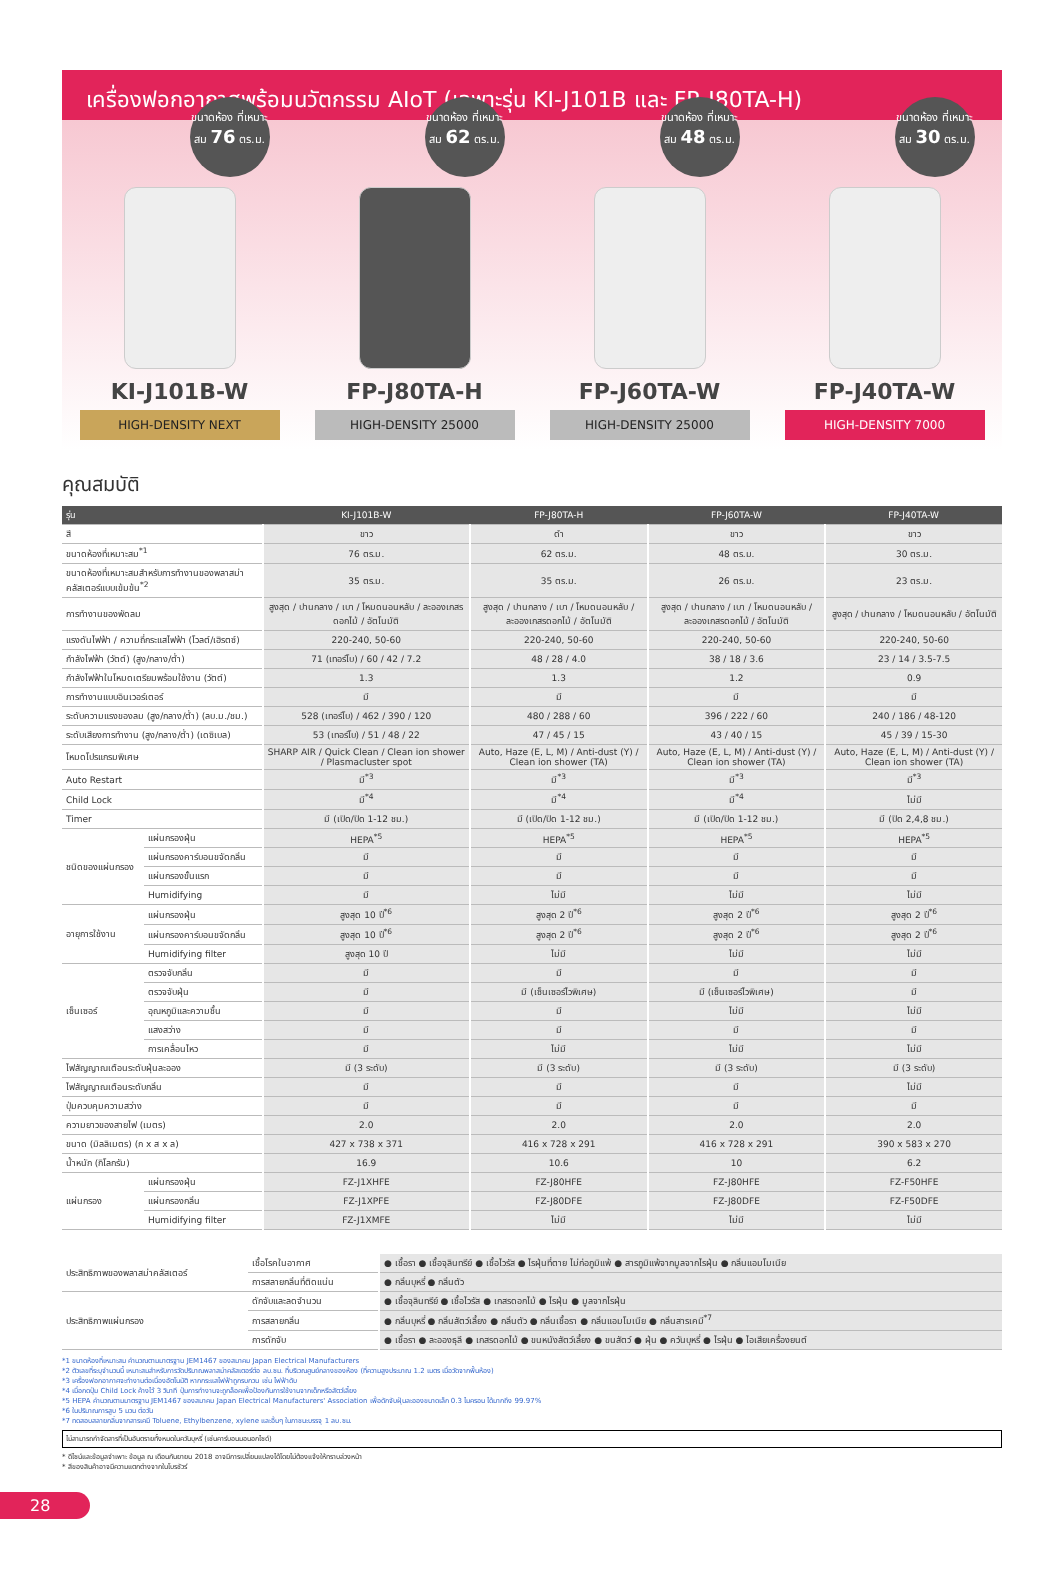เครื่องฟอกอากาศพร้อมนวัตกรรม AIoT (เฉพาะรุ่น KI-J101B และ FP-J80TA-H)
ขนาดห้อง ที่เหมาะสม 76 ตร.ม.
KI-J101B-W
HIGH-DENSITY NEXT
ขนาดห้อง ที่เหมาะสม 62 ตร.ม.
FP-J80TA-H
HIGH-DENSITY 25000
ขนาดห้อง ที่เหมาะสม 48 ตร.ม.
FP-J60TA-W
HIGH-DENSITY 25000
ขนาดห้อง ที่เหมาะสม 30 ตร.ม.
FP-J40TA-W
HIGH-DENSITY 7000
คุณสมบัติ
| รุ่น | | KI-J101B-W | FP-J80TA-H | FP-J60TA-W | FP-J40TA-W |
| --- | --- | --- | --- | --- | --- |
| สี | | ขาว | ดำ | ขาว | ขาว |
| ขนาดห้องที่เหมาะสม<sup>*1</sup> | | 76 ตร.ม. | 62 ตร.ม. | 48 ตร.ม. | 30 ตร.ม. |
| ขนาดห้องที่เหมาะสมสำหรับการทำงานของพลาสม่าคลัสเตอร์แบบเข้มข้น<sup>*2</sup> | | 35 ตร.ม. | 35 ตร.ม. | 26 ตร.ม. | 23 ตร.ม. |
| การทำงานของพัดลม | | สูงสุด / ปานกลาง / เบา / โหมดนอนหลับ / ละอองเกสรดอกไม้ / อัตโนมัติ | สูงสุด / ปานกลาง / เบา / โหมดนอนหลับ / ละอองเกสรดอกไม้ / อัตโนมัติ | สูงสุด / ปานกลาง / เบา / โหมดนอนหลับ / ละอองเกสรดอกไม้ / อัตโนมัติ | สูงสุด / ปานกลาง / โหมดนอนหลับ / อัตโนมัติ |
| แรงดันไฟฟ้า / ความถี่กระแสไฟฟ้า (โวลต์/เฮิรตซ์) | | 220-240, 50-60 | 220-240, 50-60 | 220-240, 50-60 | 220-240, 50-60 |
| กำลังไฟฟ้า (วัตต์) (สูง/กลาง/ต่ำ) | | 71 (เทอร์โบ) / 60 / 42 / 7.2 | 48 / 28 / 4.0 | 38 / 18 / 3.6 | 23 / 14 / 3.5-7.5 |
| กำลังไฟฟ้าในโหมดเตรียมพร้อมใช้งาน (วัตต์) | | 1.3 | 1.3 | 1.2 | 0.9 |
| การทำงานแบบอินเวอร์เตอร์ | | มี | มี | มี | มี |
| ระดับความแรงของลม (สูง/กลาง/ต่ำ) (ลบ.ม./ชม.) | | 528 (เทอร์โบ) / 462 / 390 / 120 | 480 / 288 / 60 | 396 / 222 / 60 | 240 / 186 / 48-120 |
| ระดับเสียงการทำงาน (สูง/กลาง/ต่ำ) (เดซิเบล) | | 53 (เทอร์โบ) / 51 / 48 / 22 | 47 / 45 / 15 | 43 / 40 / 15 | 45 / 39 / 15-30 |
| โหมดโปรแกรมพิเศษ | | SHARP AIR / Quick Clean / Clean ion shower / Plasmacluster spot | Auto, Haze (E, L, M) / Anti-dust (Y) / Clean ion shower (TA) | Auto, Haze (E, L, M) / Anti-dust (Y) / Clean ion shower (TA) | Auto, Haze (E, L, M) / Anti-dust (Y) / Clean ion shower (TA) |
| Auto Restart | | มี<sup>*3</sup> | มี<sup>*3</sup> | มี<sup>*3</sup> | มี<sup>*3</sup> |
| Child Lock | | มี<sup>*4</sup> | มี<sup>*4</sup> | มี<sup>*4</sup> | ไม่มี |
| Timer | | มี (เปิด/ปิด 1-12 ชม.) | มี (เปิด/ปิด 1-12 ชม.) | มี (เปิด/ปิด 1-12 ชม.) | มี (ปิด 2,4,8 ชม.) |
| ชนิดของแผ่นกรอง | แผ่นกรองฝุ่น | HEPA<sup>*5</sup> | HEPA<sup>*5</sup> | HEPA<sup>*5</sup> | HEPA<sup>*5</sup> |
| | แผ่นกรองคาร์บอนขจัดกลิ่น | มี | มี | มี | มี |
| | แผ่นกรองขั้นแรก | มี | มี | มี | มี |
| | Humidifying | มี | ไม่มี | ไม่มี | ไม่มี |
| อายุการใช้งาน | แผ่นกรองฝุ่น | สูงสุด 10 ปี<sup>*6</sup> | สูงสุด 2 ปี<sup>*6</sup> | สูงสุด 2 ปี<sup>*6</sup> | สูงสุด 2 ปี<sup>*6</sup> |
| | แผ่นกรองคาร์บอนขจัดกลิ่น | สูงสุด 10 ปี<sup>*6</sup> | สูงสุด 2 ปี<sup>*6</sup> | สูงสุด 2 ปี<sup>*6</sup> | สูงสุด 2 ปี<sup>*6</sup> |
| | Humidifying filter | สูงสุด 10 ปี | ไม่มี | ไม่มี | ไม่มี |
| เซ็นเซอร์ | ตรวจจับกลิ่น | มี | มี | มี | มี |
| | ตรวจจับฝุ่น | มี | มี (เซ็นเซอร์ไวพิเศษ) | มี (เซ็นเซอร์ไวพิเศษ) | มี |
| | อุณหภูมิและความชื้น | มี | มี | ไม่มี | ไม่มี |
| | แสงสว่าง | มี | มี | มี | มี |
| | การเคลื่อนไหว | มี | ไม่มี | ไม่มี | ไม่มี |
| ไฟสัญญาณเตือนระดับฝุ่นละออง | | มี (3 ระดับ) | มี (3 ระดับ) | มี (3 ระดับ) | มี (3 ระดับ) |
| ไฟสัญญาณเตือนระดับกลิ่น | | มี | มี | มี | ไม่มี |
| ปุ่มควบคุมความสว่าง | | มี | มี | มี | มี |
| ความยาวของสายไฟ (เมตร) | | 2.0 | 2.0 | 2.0 | 2.0 |
| ขนาด (มิลลิเมตร) (ก x ส x ล) | | 427 x 738 x 371 | 416 x 728 x 291 | 416 x 728 x 291 | 390 x 583 x 270 |
| น้ำหนัก (กิโลกรัม) | | 16.9 | 10.6 | 10 | 6.2 |
| แผ่นกรอง | แผ่นกรองฝุ่น | FZ-J1XHFE | FZ-J80HFE | FZ-J80HFE | FZ-F50HFE |
| | แผ่นกรองกลิ่น | FZ-J1XPFE | FZ-J80DFE | FZ-J80DFE | FZ-F50DFE |
| | Humidifying filter | FZ-J1XMFE | ไม่มี | ไม่มี | ไม่มี |
| ประสิทธิภาพของพลาสม่าคลัสเตอร์ | เชื้อโรคในอากาศ | ● เชื้อรา ● เชื้อจุลินทรีย์ ● เชื้อไวรัส ● ไรฝุ่นที่ตาย ไม่ก่อภูมิแพ้ ● สารภูมิแพ้จากมูลจากไรฝุ่น ● กลิ่นแอมโมเนีย |
| | การสลายกลิ่นที่ติดแน่น | ● กลิ่นบุหรี่ ● กลิ่นตัว |
| ประสิทธิภาพแผ่นกรอง | ดักจับและลดจำนวน | ● เชื้อจุลินทรีย์ ● เชื้อไวรัส ● เกสรดอกไม้ ● ไรฝุ่น ● มูลจากไรฝุ่น |
| | การสลายกลิ่น | ● กลิ่นบุหรี่ ● กลิ่นสัตว์เลี้ยง ● กลิ่นตัว ● กลิ่นเชื้อรา ● กลิ่นแอมโมเนีย ● กลิ่นสารเคมี<sup>*7</sup> |
| | การดักจับ | ● เชื้อรา ● ละอองธุลี ● เกสรดอกไม้ ● ขนหนังสัตว์เลี้ยง ● ขนสัตว์ ● ฝุ่น ● ควันบุหรี่ ● ไรฝุ่น ● ไอเสียเครื่องยนต์ |
*1 ขนาดห้องที่เหมาะสม คำนวณตามมาตรฐาน JEM1467 ของสมาคม Japan Electrical Manufacturers
*2 ตัวเลขที่ระบุจำนวนนี้ เหมาะสมสำหรับการวัดปริมาณพลาสม่าคลัสเตอร์ต่อ ลบ.ซม. ที่บริเวณศูนย์กลางของห้อง (ที่ความสูงประมาณ 1.2 เมตร เมื่อวัดจากพื้นห้อง)
*3 เครื่องฟอกอากาศจะทำงานต่อเนื่องอัตโนมัติ หากกระแสไฟฟ้าถูกรบกวน เช่น ไฟฟ้าดับ
*4 เมื่อกดปุ่ม Child Lock ค้างไว้ 3 วินาที ปุ่มการทำงานจะถูกล็อคเพื่อป้องกันการใช้งานจากเด็กหรือสัตว์เลี้ยง
*5 HEPA คำนวณตามมาตรฐาน JEM1467 ของสมาคม Japan Electrical Manufacturers' Association เพื่อดักจับฝุ่นละอองขนาดเล็ก 0.3 ไมครอน ได้มากถึง 99.97%
*6 ในปริมาณการสูบ 5 มวน ต่อวัน
*7 ทดสอบสลายกลิ่นจากสารเคมี Toluene, Ethylbenzene, xylene และอื่นๆ ในภาชนะบรรจุ 1 ลบ.ซม.
ไม่สามารถกำจัดสารที่เป็นอันตรายทั้งหมดในควันบุหรี่ (เช่นคาร์บอนมอนอกไซด์)
* ดีไซน์และข้อมูลจำเพาะ ข้อมูล ณ เดือนกันยายน 2018 อาจมีการเปลี่ยนแปลงได้โดยไม่ต้องแจ้งให้ทราบล่วงหน้า
* สีของสินค้าอาจมีความแตกต่างจากในโบรชัวร์
28